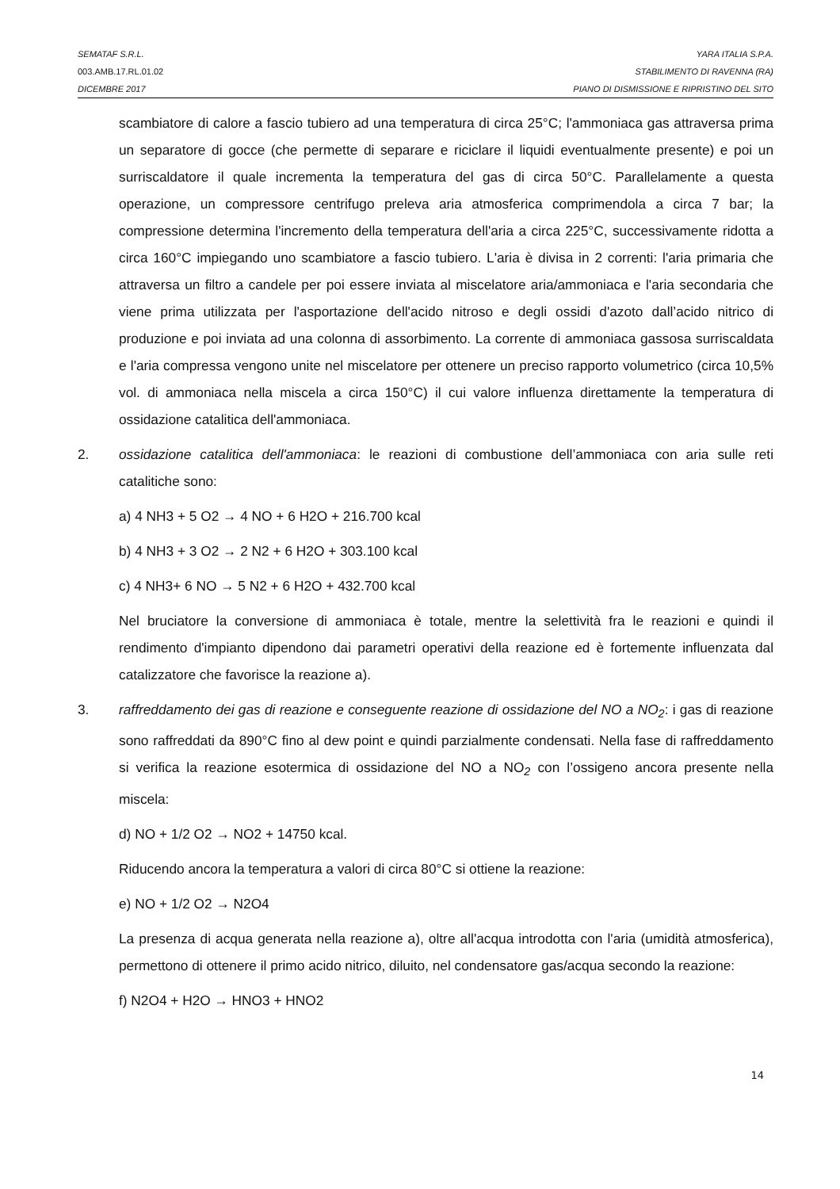SEMATAF S.R.L. YARA ITALIA S.P.A.
003.AMB.17.RL.01.02 STABILIMENTO DI RAVENNA (RA)
DICEMBRE 2017 PIANO DI DISMISSIONE E RIPRISTINO DEL SITO
scambiatore di calore a fascio tubiero ad una temperatura di circa 25°C; l'ammoniaca gas attraversa prima un separatore di gocce (che permette di separare e riciclare il liquidi eventualmente presente) e poi un surriscaldatore il quale incrementa la temperatura del gas di circa 50°C. Parallelamente a questa operazione, un compressore centrifugo preleva aria atmosferica comprimendola a circa 7 bar; la compressione determina l'incremento della temperatura dell'aria a circa 225°C, successivamente ridotta a circa 160°C impiegando uno scambiatore a fascio tubiero. L'aria è divisa in 2 correnti: l'aria primaria che attraversa un filtro a candele per poi essere inviata al miscelatore aria/ammoniaca e l'aria secondaria che viene prima utilizzata per l'asportazione dell'acido nitroso e degli ossidi d'azoto dall’acido nitrico di produzione e poi inviata ad una colonna di assorbimento. La corrente di ammoniaca gassosa surriscaldata e l'aria compressa vengono unite nel miscelatore per ottenere un preciso rapporto volumetrico (circa 10,5% vol. di ammoniaca nella miscela a circa 150°C) il cui valore influenza direttamente la temperatura di ossidazione catalitica dell'ammoniaca.
2. ossidazione catalitica dell'ammoniaca: le reazioni di combustione dell’ammoniaca con aria sulle reti catalitiche sono:
a) 4 NH3 + 5 O2 → 4 NO + 6 H2O + 216.700 kcal
b) 4 NH3 + 3 O2 → 2 N2 + 6 H2O + 303.100 kcal
c) 4 NH3+ 6 NO → 5 N2 + 6 H2O + 432.700 kcal
Nel bruciatore la conversione di ammoniaca è totale, mentre la selettività fra le reazioni e quindi il rendimento d'impianto dipendono dai parametri operativi della reazione ed è fortemente influenzata dal catalizzatore che favorisce la reazione a).
3. raffreddamento dei gas di reazione e conseguente reazione di ossidazione del NO a NO<sub>2</sub>: i gas di reazione sono raffreddati da 890°C fino al dew point e quindi parzialmente condensati. Nella fase di raffreddamento si verifica la reazione esotermica di ossidazione del NO a NO<sub>2</sub> con l’ossigeno ancora presente nella miscela:
d) NO + 1/2 O2 → NO2 + 14750 kcal.
Riducendo ancora la temperatura a valori di circa 80°C si ottiene la reazione:
e) NO + 1/2 O2 → N2O4
La presenza di acqua generata nella reazione a), oltre all'acqua introdotta con l'aria (umidità atmosferica), permettono di ottenere il primo acido nitrico, diluito, nel condensatore gas/acqua secondo la reazione:
f) N2O4 + H2O → HNO3 + HNO2
14